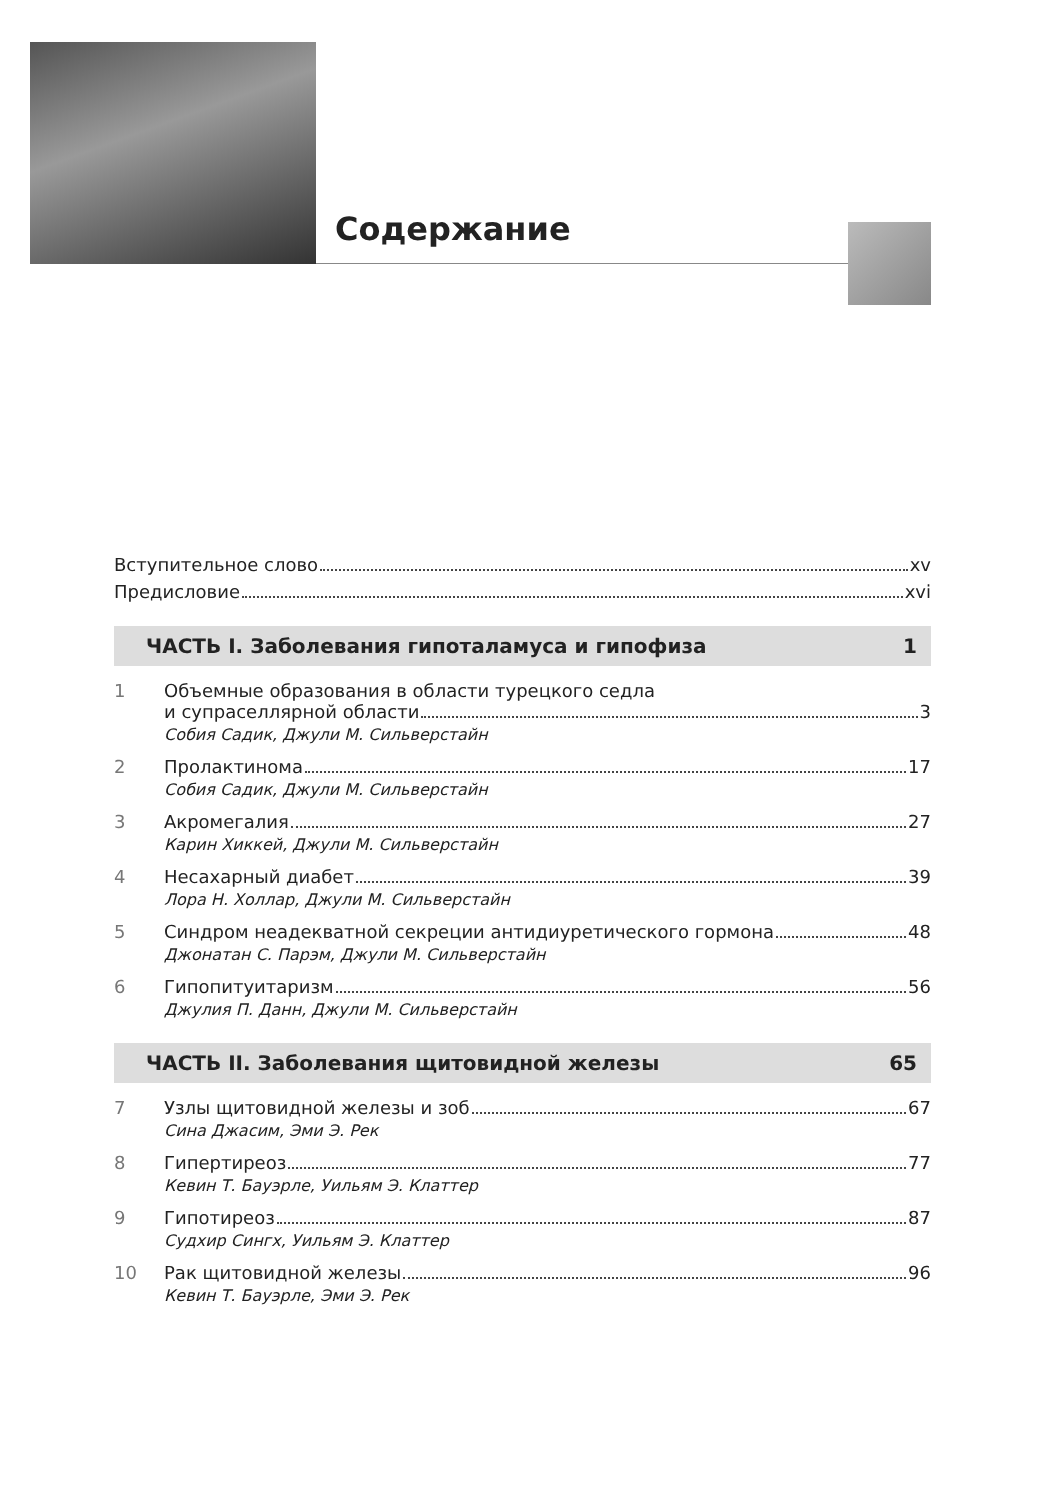Содержание
Вступительное слово xv
Предисловие xvi
ЧАСТЬ I. Заболевания гипоталамуса и гипофиза 1
1 Объемные образования в области турецкого седла
и супраселлярной области 3
Собия Садик, Джули М. Сильверстайн
2 Пролактинома 17
Собия Садик, Джули М. Сильверстайн
3 Акромегалия 27
Карин Хиккей, Джули М. Сильверстайн
4 Несахарный диабет 39
Лора Н. Холлар, Джули М. Сильверстайн
5 Синдром неадекватной секреции антидиуретического гормона 48
Джонатан С. Парэм, Джули М. Сильверстайн
6 Гипопитуитаризм 56
Джулия П. Данн, Джули М. Сильверстайн
ЧАСТЬ II. Заболевания щитовидной железы 65
7 Узлы щитовидной железы и зоб 67
Сина Джасим, Эми Э. Рек
8 Гипертиреоз 77
Кевин Т. Бауэрле, Уильям Э. Клаттер
9 Гипотиреоз 87
Судхир Сингх, Уильям Э. Клаттер
10 Рак щитовидной железы 96
Кевин Т. Бауэрле, Эми Э. Рек